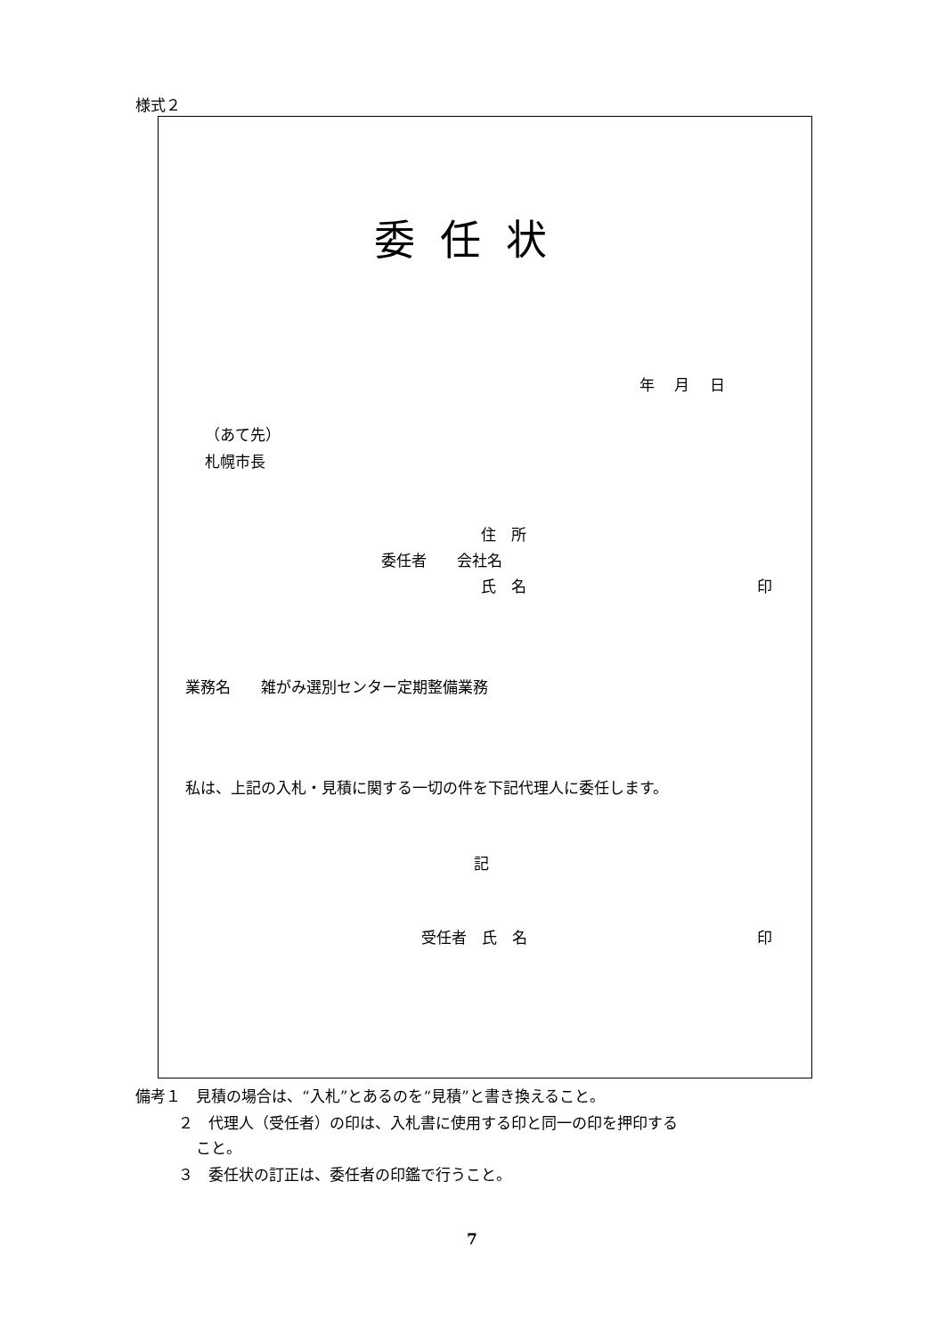様式２
委任状
年　 月　 日
（あて先）
札幌市長
住　所
委任者　　会社名
氏　名 印
業務名　　雑がみ選別センター定期整備業務
私は、上記の入札・見積に関する一切の件を下記代理人に委任します。
記
受任者　氏　名 印
備考１　見積の場合は、“入札”とあるのを“見積”と書き換えること。
２　代理人（受任者）の印は、入札書に使用する印と同一の印を押印する
こと。
３　委任状の訂正は、委任者の印鑑で行うこと。
7